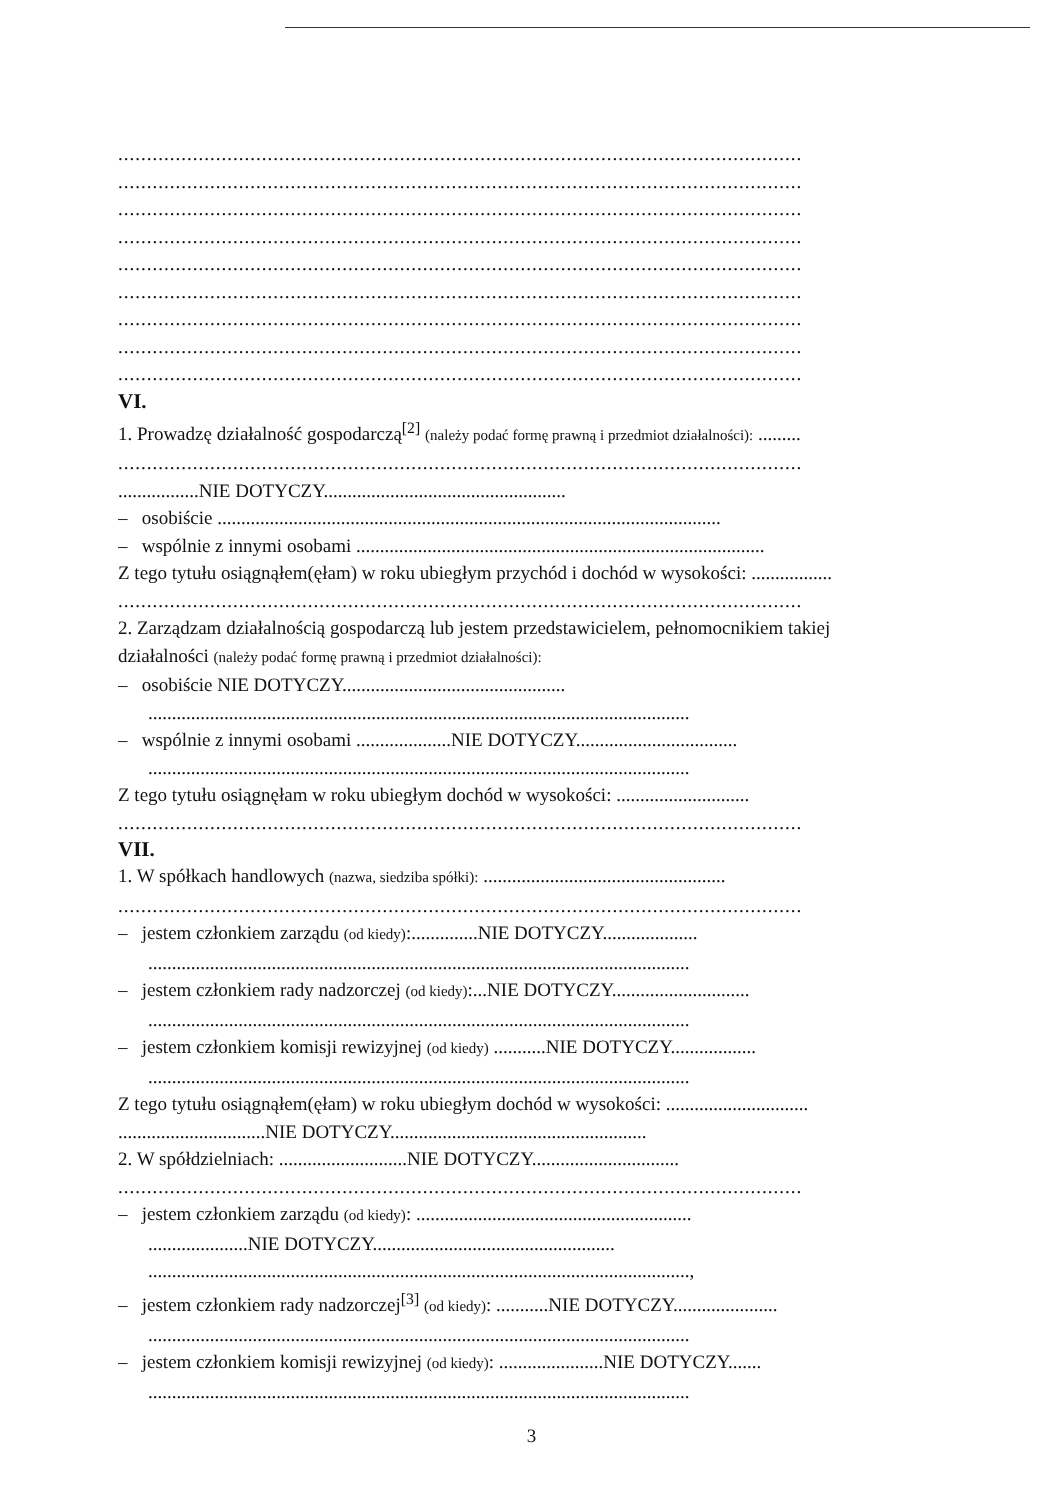.......................................................................................................................
.......................................................................................................................
.......................................................................................................................
.......................................................................................................................
.......................................................................................................................
.......................................................................................................................
.......................................................................................................................
.......................................................................................................................
.......................................................................................................................
VI.
1. Prowadzę działalność gospodarczą<sup>[2]</sup> (należy podać formę prawną i przedmiot działalności): .........
.......................................................................................................................
.................NIE DOTYCZY...................................................
– osobiście ..........................................................................................................
– wspólnie z innymi osobami ......................................................................................
Z tego tytułu osiągnąłem(ęłam) w roku ubiegłym przychód i dochód w wysokości: .................
.......................................................................................................................
2. Zarządzam działalnością gospodarczą lub jestem przedstawicielem, pełnomocnikiem takiej
działalności (należy podać formę prawną i przedmiot działalności):
– osobiście NIE DOTYCZY...............................................
..................................................................................................................
– wspólnie z innymi osobami ....................NIE DOTYCZY..................................
..................................................................................................................
Z tego tytułu osiągnęłam w roku ubiegłym dochód w wysokości: ............................
.......................................................................................................................
VII.
1. W spółkach handlowych (nazwa, siedziba spółki): ...................................................
.......................................................................................................................
– jestem członkiem zarządu (od kiedy):..............NIE DOTYCZY....................
..................................................................................................................
– jestem członkiem rady nadzorczej (od kiedy):...NIE DOTYCZY.............................
..................................................................................................................
– jestem członkiem komisji rewizyjnej (od kiedy) ...........NIE DOTYCZY..................
..................................................................................................................
Z tego tytułu osiągnąłem(ęłam) w roku ubiegłym dochód w wysokości: ..............................
...............................NIE DOTYCZY......................................................
2. W spółdzielniach: ...........................NIE DOTYCZY...............................
.......................................................................................................................
– jestem członkiem zarządu (od kiedy): ..........................................................
.....................NIE DOTYCZY...................................................
..................................................................................................................,
– jestem członkiem rady nadzorczej<sup>[3]</sup> (od kiedy): ...........NIE DOTYCZY......................
..................................................................................................................
– jestem członkiem komisji rewizyjnej (od kiedy): ......................NIE DOTYCZY.......
..................................................................................................................
3